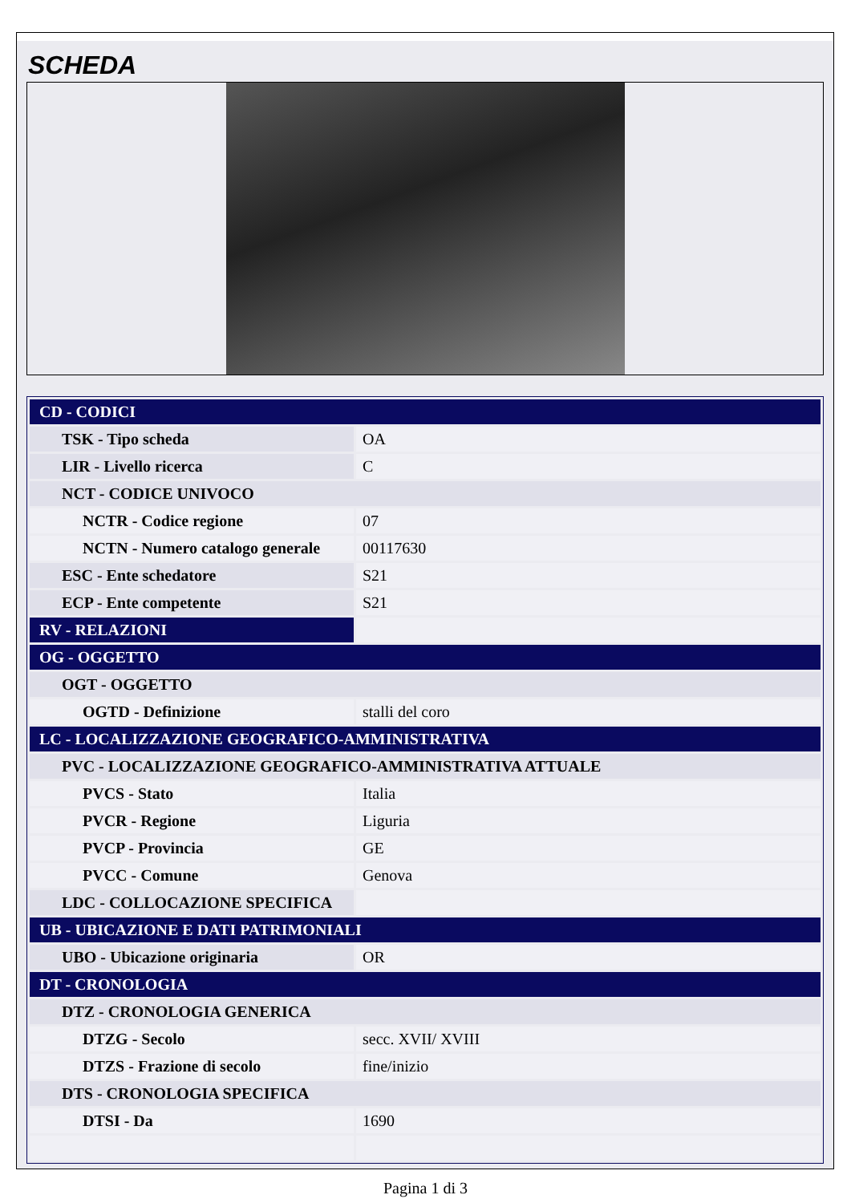SCHEDA
| CD - CODICI | |
| TSK - Tipo scheda | OA |
| LIR - Livello ricerca | C |
| NCT - CODICE UNIVOCO | |
| NCTR - Codice regione | 07 |
| NCTN - Numero catalogo generale | 00117630 |
| ESC - Ente schedatore | S21 |
| ECP - Ente competente | S21 |
| RV - RELAZIONI | |
| OG - OGGETTO | |
| OGT - OGGETTO | |
| OGTD - Definizione | stalli del coro |
| LC - LOCALIZZAZIONE GEOGRAFICO-AMMINISTRATIVA | |
| PVC - LOCALIZZAZIONE GEOGRAFICO-AMMINISTRATIVA ATTUALE | |
| PVCS - Stato | Italia |
| PVCR - Regione | Liguria |
| PVCP - Provincia | GE |
| PVCC - Comune | Genova |
| LDC - COLLOCAZIONE SPECIFICA | |
| UB - UBICAZIONE E DATI PATRIMONIALI | |
| UBO - Ubicazione originaria | OR |
| DT - CRONOLOGIA | |
| DTZ - CRONOLOGIA GENERICA | |
| DTZG - Secolo | secc. XVII/ XVIII |
| DTZS - Frazione di secolo | fine/inizio |
| DTS - CRONOLOGIA SPECIFICA | |
| DTSI - Da | 1690 |
Pagina 1 di 3